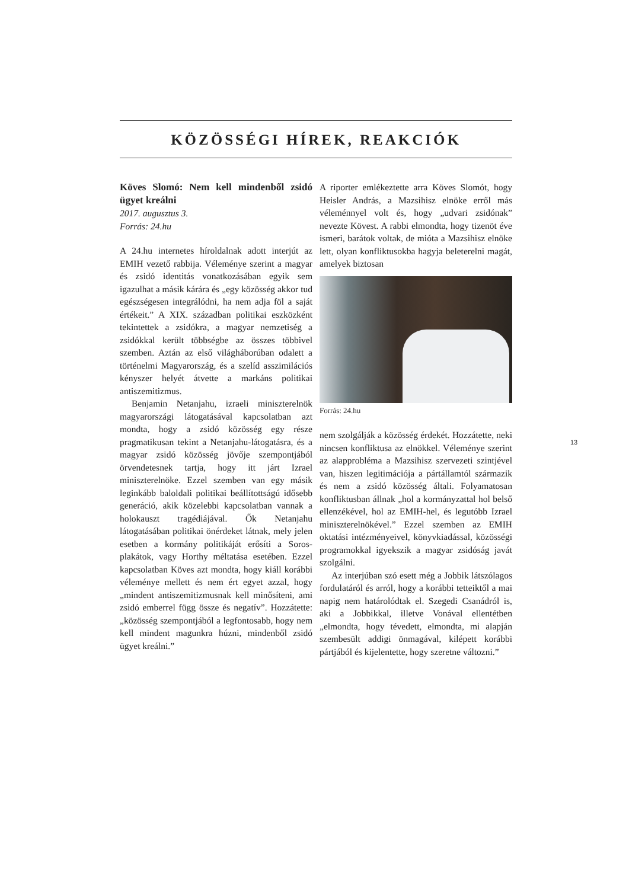KÖZÖSSÉGI HÍREK, REAKCIÓK
Köves Slomó: Nem kell mindenből zsidó ügyet kreálni
2017. augusztus 3.
Forrás: 24.hu
A 24.hu internetes híroldalnak adott interjút az EMIH vezető rabbija. Véleménye szerint a magyar és zsidó identitás vonatkozásában egyik sem igazulhat a másik kárára és „egy közösség akkor tud egészségesen integrálódni, ha nem adja föl a saját értékeit.” A XIX. században politikai eszközként tekintettek a zsidókra, a magyar nemzetiség a zsidókkal került többségbe az összes többivel szemben. Aztán az első világháborúban odalett a történelmi Magyarország, és a szelíd asszimilációs kényszer helyét átvette a markáns politikai antiszemitizmus.
Benjamin Netanjahu, izraeli miniszterelnök magyarországi látogatásával kapcsolatban azt mondta, hogy a zsidó közösség egy része pragmatikusan tekint a Netanjahu-látogatásra, és a magyar zsidó közösség jövője szempontjából örvendetesnek tartja, hogy itt járt Izrael miniszterelnöke. Ezzel szemben van egy másik leginkább baloldali politikai beállítottságú idősebb generáció, akik közelebbi kapcsolatban vannak a holokauszt tragédiájával. Ők Netanjahu látogatásában politikai önérdeket látnak, mely jelen esetben a kormány politikáját erősíti a Soros-plakátok, vagy Horthy méltatása esetében. Ezzel kapcsolatban Köves azt mondta, hogy kiáll korábbi véleménye mellett és nem ért egyet azzal, hogy „mindent antiszemitizmusnak kell minősíteni, ami zsidó emberrel függ össze és negatív”. Hozzátette: „közösség szempontjából a legfontosabb, hogy nem kell mindent magunkra húzni, mindenből zsidó ügyet kreálni.”
A riporter emlékeztette arra Köves Slomót, hogy Heisler András, a Mazsihisz elnöke erről más véleménnyel volt és, hogy „udvari zsidónak” nevezte Kövest. A rabbi elmondta, hogy tizenöt éve ismeri, barátok voltak, de mióta a Mazsihisz elnöke lett, olyan konfliktusokba hagyja beleterelni magát, amelyek biztosan
Forrás: 24.hu
nem szolgálják a közösség érdekét. Hozzátette, neki nincsen konfliktusa az elnökkel. Véleménye szerint az alapprobléma a Mazsihisz szervezeti szintjével van, hiszen legitimációja a pártállamtól származik és nem a zsidó közösség általi. Folyamatosan konfliktusban állnak „hol a kormányzattal hol belső ellenzékével, hol az EMIH-hel, és legutóbb Izrael miniszterelnökével.” Ezzel szemben az EMIH oktatási intézményeivel, könyvkiadással, közösségi programokkal igyekszik a magyar zsidóság javát szolgálni.
Az interjúban szó esett még a Jobbik látszólagos fordulatáról és arról, hogy a korábbi tetteiktől a mai napig nem határolódtak el. Szegedi Csanádról is, aki a Jobbikkal, illetve Vonával ellentétben „elmondta, hogy tévedett, elmondta, mi alapján szembesült addigi önmagával, kilépett korábbi pártjából és kijelentette, hogy szeretne változni.”
13